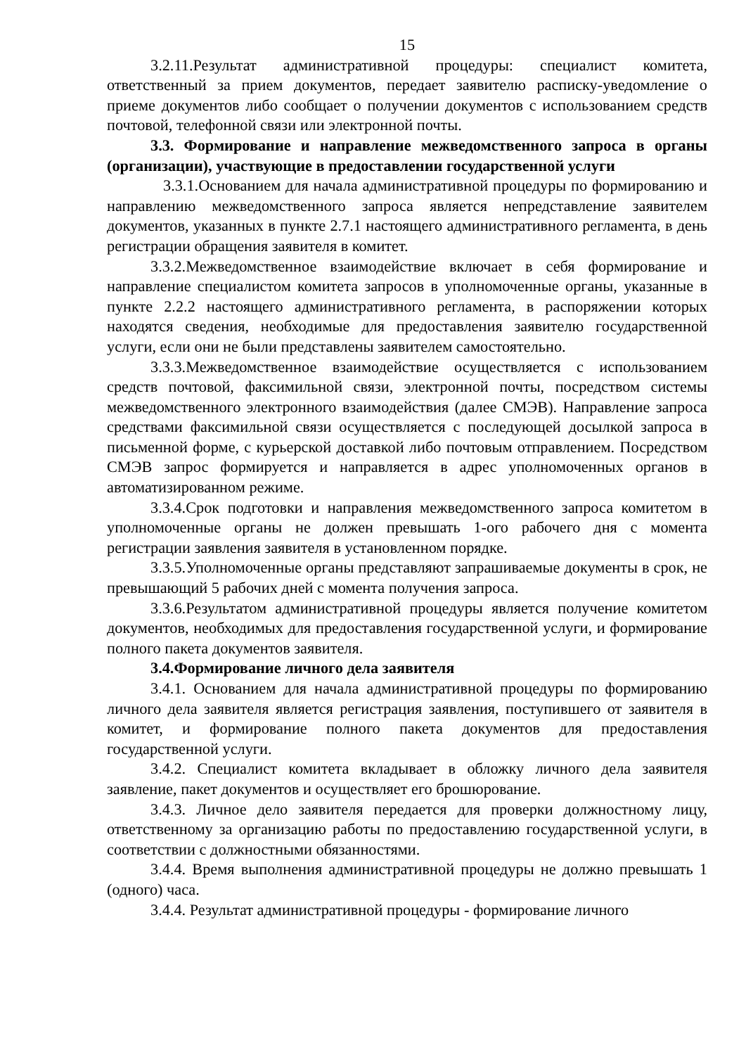15
3.2.11.Результат административной процедуры: специалист комитета, ответственный за прием документов, передает заявителю расписку-уведомление о приеме документов либо сообщает о получении документов с использованием средств почтовой, телефонной связи или электронной почты.
3.3. Формирование и направление межведомственного запроса в органы (организации), участвующие в предоставлении государственной услуги
3.3.1.Основанием для начала административной процедуры по формированию и направлению межведомственного запроса является непредставление заявителем документов, указанных в пункте 2.7.1 настоящего административного регламента, в день регистрации обращения заявителя в комитет.
3.3.2.Межведомственное взаимодействие включает в себя формирование и направление специалистом комитета запросов в уполномоченные органы, указанные в пункте 2.2.2 настоящего административного регламента, в распоряжении которых находятся сведения, необходимые для предоставления заявителю государственной услуги, если они не были представлены заявителем самостоятельно.
3.3.3.Межведомственное взаимодействие осуществляется с использованием средств почтовой, факсимильной связи, электронной почты, посредством системы межведомственного электронного взаимодействия (далее СМЭВ). Направление запроса средствами факсимильной связи осуществляется с последующей досылкой запроса в письменной форме, с курьерской доставкой либо почтовым отправлением. Посредством СМЭВ запрос формируется и направляется в адрес уполномоченных органов в автоматизированном режиме.
3.3.4.Срок подготовки и направления межведомственного запроса комитетом в уполномоченные органы не должен превышать 1-ого рабочего дня с момента регистрации заявления заявителя в установленном порядке.
3.3.5.Уполномоченные органы представляют запрашиваемые документы в срок, не превышающий 5 рабочих дней с момента получения запроса.
3.3.6.Результатом административной процедуры является получение комитетом документов, необходимых для предоставления государственной услуги, и формирование полного пакета документов заявителя.
3.4.Формирование личного дела заявителя
3.4.1. Основанием для начала административной процедуры по формированию личного дела заявителя является регистрация заявления, поступившего от заявителя в комитет, и формирование полного пакета документов для предоставления государственной услуги.
3.4.2. Специалист комитета вкладывает в обложку личного дела заявителя заявление, пакет документов и осуществляет его брошюрование.
3.4.3. Личное дело заявителя передается для проверки должностному лицу, ответственному за организацию работы по предоставлению государственной услуги, в соответствии с должностными обязанностями.
3.4.4. Время выполнения административной процедуры не должно превышать 1 (одного) часа.
3.4.4. Результат административной процедуры - формирование личного